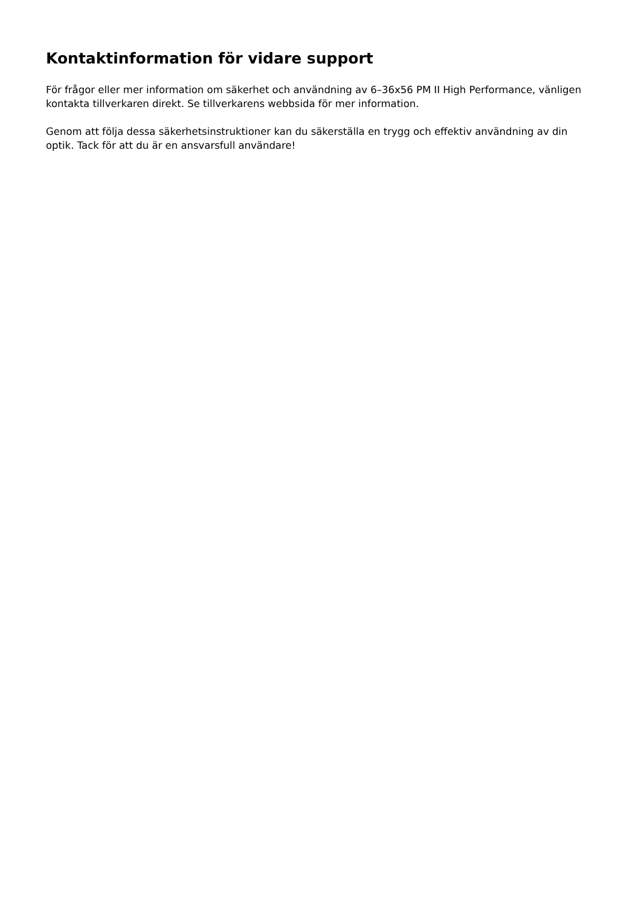Kontaktinformation för vidare support
För frågor eller mer information om säkerhet och användning av 6–36x56 PM II High Performance, vänligen kontakta tillverkaren direkt. Se tillverkarens webbsida för mer information.
Genom att följa dessa säkerhetsinstruktioner kan du säkerställa en trygg och effektiv användning av din optik. Tack för att du är en ansvarsfull användare!